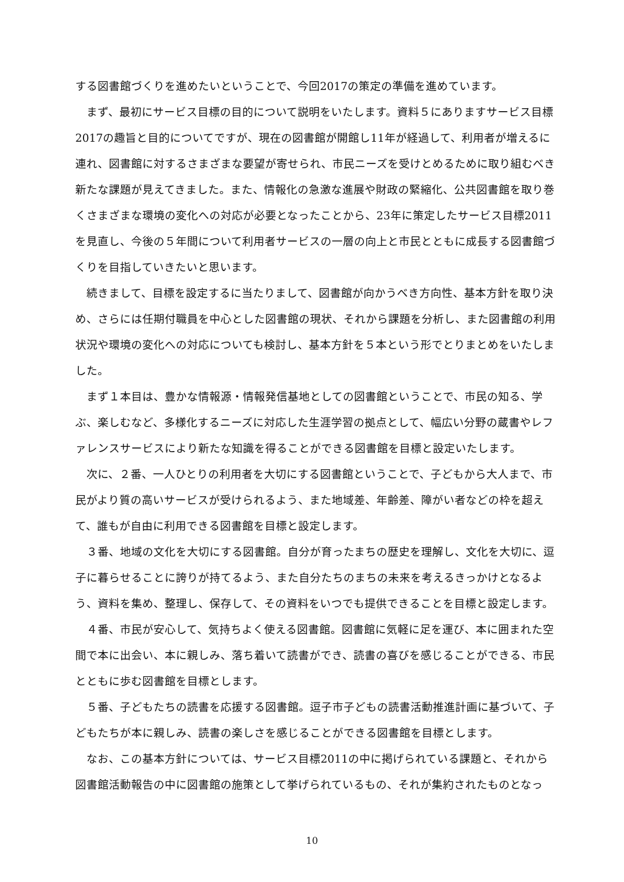する図書館づくりを進めたいということで、今回2017の策定の準備を進めています。
　まず、最初にサービス目標の目的について説明をいたします。資料５にありますサービス目標2017の趣旨と目的についてですが、現在の図書館が開館し11年が経過して、利用者が増えるに連れ、図書館に対するさまざまな要望が寄せられ、市民ニーズを受けとめるために取り組むべき新たな課題が見えてきました。また、情報化の急激な進展や財政の緊縮化、公共図書館を取り巻くさまざまな環境の変化への対応が必要となったことから、23年に策定したサービス目標2011を見直し、今後の５年間について利用者サービスの一層の向上と市民とともに成長する図書館づくりを目指していきたいと思います。
　続きまして、目標を設定するに当たりまして、図書館が向かうべき方向性、基本方針を取り決め、さらには任期付職員を中心とした図書館の現状、それから課題を分析し、また図書館の利用状況や環境の変化への対応についても検討し、基本方針を５本という形でとりまとめをいたしました。
　まず１本目は、豊かな情報源・情報発信基地としての図書館ということで、市民の知る、学ぶ、楽しむなど、多様化するニーズに対応した生涯学習の拠点として、幅広い分野の蔵書やレファレンスサービスにより新たな知識を得ることができる図書館を目標と設定いたします。
　次に、２番、一人ひとりの利用者を大切にする図書館ということで、子どもから大人まで、市民がより質の高いサービスが受けられるよう、また地域差、年齢差、障がい者などの枠を超えて、誰もが自由に利用できる図書館を目標と設定します。
　３番、地域の文化を大切にする図書館。自分が育ったまちの歴史を理解し、文化を大切に、逗子に暮らせることに誇りが持てるよう、また自分たちのまちの未来を考えるきっかけとなるよう、資料を集め、整理し、保存して、その資料をいつでも提供できることを目標と設定します。
　４番、市民が安心して、気持ちよく使える図書館。図書館に気軽に足を運び、本に囲まれた空間で本に出会い、本に親しみ、落ち着いて読書ができ、読書の喜びを感じることができる、市民とともに歩む図書館を目標とします。
　５番、子どもたちの読書を応援する図書館。逗子市子どもの読書活動推進計画に基づいて、子どもたちが本に親しみ、読書の楽しさを感じることができる図書館を目標とします。
　なお、この基本方針については、サービス目標2011の中に掲げられている課題と、それから図書館活動報告の中に図書館の施策として挙げられているもの、それが集約されたものとなっ
10